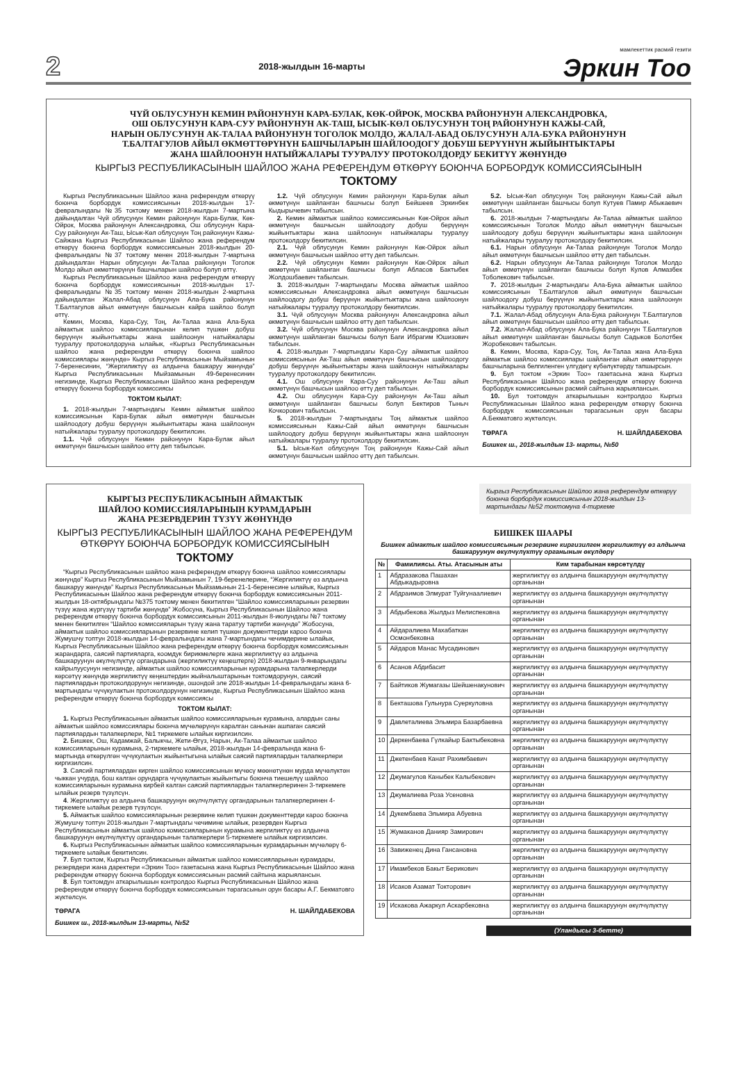2 2018-жылдын 16-марты
мамлекеттик расмий гезити
Эркин Тоо
ЧҮЙ ОБЛУСУНУН КЕМИН РАЙОНУНУН КАРА-БУЛАК, КӨК-ОЙРОК, МОСКВА РАЙОНУНУН АЛЕКСАНДРОВКА,
ОШ ОБЛУСУНУН КАРА-СУУ РАЙОНУНУН АК-ТАШ, ЫСЫК-КӨЛ ОБЛУСУНУН ТОҢ РАЙОНУНУН КАЖЫ-САЙ,
НАРЫН ОБЛУСУНУН АК-ТАЛАА РАЙОНУНУН ТОГОЛОК МОЛДО, ЖАЛАЛ-АБАД ОБЛУСУНУН АЛА-БУКА РАЙОНУНУН
Т.БАЛТАГУЛОВ АЙЫЛ ӨКМӨТТӨРҮНҮН БАШЧЫЛАРЫН ШАЙЛООДОГУ ДОБУШ БЕРҮҮНҮН ЖЫЙЫНТЫКТАРЫ
ЖАНА ШАЙЛООНУН НАТЫЙЖАЛАРЫ ТУУРАЛУУ ПРОТОКОЛДОРДУ БЕКИТҮҮ ЖӨНҮНДӨ
КЫРГЫЗ РЕСПУБЛИКАСЫНЫН ШАЙЛОО ЖАНА РЕФЕРЕНДУМ ӨТКӨРҮҮ БОЮНЧА БОРБОРДУК КОМИССИЯСЫНЫН
ТОКТОМУ
Кыргыз Республикасынын Шайлоо жана референдум өткөрүү боюнча борбордук комиссиясынын 2018-жылдын 17-февралындагы №35 токтому менен 2018-жылдын 7-мартына дайындалган Чүй облусунун Кемин районунун Кара-Булак, Көк-Ойрок, Москва районунун Александровка, Ош облусунун Кара-Суу районунун Ак-Таш, Ысык-Көл облусунун Тоң районунун Кажы-Сайжана Кыргыз Республикасынын Шайлоо жана референдум өткөрүү боюнча борбордук комиссиясынын 2018-жылдын 20-февралындагы №37 токтому менен 2018-жылдын 7-мартына дайындалган Нарын облусунун Ак-Талаа районунун Тоголок Молдо айыл өкмөттөрүнүн башчыларын шайлоо болуп өттү.
Кыргыз Республикасынын Шайлоо жана референдум өткөрүү боюнча борбордук комиссиясынын 2018-жылдын 17-февралындагы №35 токтому менен 2018-жылдын 2-мартына дайындалган Жалал-Абад облусунун Ала-Бука районунун Т.Балтагулов айыл өкмөтүнүн башчысын кайра шайлоо болуп өттү.
Кемин, Москва, Кара-Суу, Тоң, Ак-Талаа жана Ала-Бука аймактык шайлоо комиссияларынан келип түшкөн добуш берүүнүн жыйынтыктары жана шайлоонун натыйжалары тууралуу протоколдоруна ылайык, «Кыргыз Республикасынын шайлоо жана референдум өткөрүү боюнча шайлоо комиссиялары жөнүндө» Кыргыз Республикасынын Мыйзамынын 7-беренесинин, “Жергиликтүү өз алдынча башкаруу жөнүндө” Кыргыз Республикасынын Мыйзамынын 49-беренесинин негизинде, Кыргыз Республикасынын Шайлоо жана референдум өткөрүү боюнча борбордук комиссиясы
ТОКТОМ КЫЛАТ:
1. 2018-жылдын 7-мартындагы Кемин аймактык шайлоо комиссиясынын Кара-Булак айыл өкмөтүнүн башчысын шайлоодогу добуш берүүнүн жыйынтыктары жана шайлоонун натыйжалары тууралуу протоколдору бекитилсин.
1.1. Чүй облусунун Кемин районунун Кара-Булак айыл өкмөтүнүн башчысын шайлоо өттү деп табылсын.
1.2. Чүй облусунун Кемин районунун Кара-Булак айыл өкмөтүнүн шайланган башчысы болуп Бейшеев Эркинбек Кыдырычевич табылсын.
2. Кемин аймактык шайлоо комиссиясынын Көк-Ойрок айыл өкмөтүнүн башчысын шайлоодогу добуш берүүнүн жыйынтыктары жана шайлоонун натыйжалары тууралуу протоколдору бекитилсин.
2.1. Чүй облусунун Кемин районунун Көк-Ойрок айыл өкмөтүнүн башчысын шайлоо өттү деп табылсын.
2.2. Чүй облусунун Кемин районунун Көк-Ойрок айыл өкмөтүнүн шайланган башчысы болуп Абласов Бактыбек Жолдошбаевич табылсын.
3. 2018-жылдын 7-мартындагы Москва аймактык шайлоо комиссиясынын Александровка айыл өкмөтүнүн башчысын шайлоодогу добуш берүүнүн жыйынтыктары жана шайлоонун натыйжалары тууралуу протоколдору бекитилсин.
3.1. Чүй облусунун Москва районунун Александровка айыл өкмөтүнүн башчысын шайлоо өттү деп табылсын.
3.2. Чүй облусунун Москва районунун Александровка айыл өкмөтүнүн шайланган башчысы болуп Баги Ибрагим Юшизович табылсын.
4. 2018-жылдын 7-мартындагы Кара-Суу аймактык шайлоо комиссиясынын Ак-Таш айыл өкмөтүнүн башчысын шайлоодогу добуш берүүнүн жыйынтыктары жана шайлоонун натыйжалары тууралуу протоколдору бекитилсин.
4.1. Ош облусунун Кара-Суу районунун Ак-Таш айыл өкмөтүнүн башчысын шайлоо өттү деп табылсын.
4.2. Ош облусунун Кара-Суу районунун Ак-Таш айыл өкмөтүнүн шайланган башчысы болуп Бектиров Тыныч Кочкорович табылсын.
5. 2018-жылдын 7-мартындагы Тоң аймактык шайлоо комиссиясынын Кажы-Сай айыл өкмөтүнүн башчысын шайлоодогу добуш берүүнүн жыйынтыктары жана шайлоонун натыйжалары тууралуу протоколдору бекитилсин.
5.1. Ысык-Көл облусунун Тоң районунун Кажы-Сай айыл өкмөтүнүн башчысын шайлоо өттү деп табылсын.
5.2. Ысык-Көл облусунун Тоң районунун Кажы-Сай айыл өкмөтүнүн шайланган башчысы болуп Кутуев Памир Абыкаевич табылсын.
6. 2018-жылдын 7-мартындагы Ак-Талаа аймактык шайлоо комиссиясынын Тоголок Молдо айыл өкмөтүнүн башчысын шайлоодогу добуш берүүнүн жыйынтыктары жана шайлоонун натыйжалары тууралуу протоколдору бекитилсин.
6.1. Нарын облусунун Ак-Талаа районунун Тоголок Молдо айыл өкмөтүнүн башчысын шайлоо өттү деп табылсын.
6.2. Нарын облусунун Ак-Талаа районунун Тоголок Молдо айыл өкмөтүнүн шайланган башчысы болуп Кулов Алмазбек Тоболекович табылсын.
7. 2018-жылдын 2-мартындагы Ала-Бука аймактык шайлоо комиссиясынын Т.Балтагулов айыл өкмөтүнүн башчысын шайлоодогу добуш берүүнүн жыйынтыктары жана шайлоонун натыйжалары тууралуу протоколдору бекитилсин.
7.1. Жалал-Абад облусунун Ала-Бука районунун Т.Балтагулов айыл өкмөтүнүн башчысын шайлоо өттү деп табылсын.
7.2. Жалал-Абад облусунун Ала-Бука районунун Т.Балтагулов айыл өкмөтүнүн шайланган башчысы болуп Садыков Болотбек Жоробекович табылсын.
8. Кемин, Москва, Кара-Суу, Тоң, Ак-Талаа жана Ала-Бука аймактык шайлоо комиссиялары шайланган айыл өкмөттөрүнүн башчыларына белгиленген үлгүдөгү күбөлүктөрдү тапшырсын.
9. Бул токтом «Эркин Тоо» газетасына жана Кыргыз Республикасынын Шайлоо жана референдум өткөрүү боюнча борбордук комиссиясынын расмий сайтына жарыялансын.
10. Бул токтомдун аткарылышын контролдоо Кыргыз Республикасынын Шайлоо жана референдум өткөрүү боюнча борбордук комиссиясынын төрагасынын орун басары А.Бекматовго жүктөлсүн.
ТӨРАГА Н. ШАЙЛДАБЕКОВА
Бишкек ш., 2018-жылдын 13- марты, №50
КЫРГЫЗ РЕСПУБЛИКАСЫНЫН АЙМАКТЫК
ШАЙЛОО КОМИССИЯЛАРЫНЫН КУРАМДАРЫН
ЖАНА РЕЗЕРВДЕРИН ТҮЗҮҮ ЖӨНҮНДӨ
КЫРГЫЗ РЕСПУБЛИКАСЫНЫН ШАЙЛОО ЖАНА РЕФЕРЕНДУМ
ӨТКӨРҮҮ БОЮНЧА БОРБОРДУК КОМИССИЯСЫНЫН
ТОКТОМУ
“Кыргыз Республикасынын шайлоо жана референдум өткөрүү боюнча шайлоо комиссиялары жөнүндө” Кыргыз Республикасынын Мыйзамынын 7, 19-беренелерине, “Жергиликтүү өз алдынча башкаруу жөнүндө” Кыргыз Республикасынын Мыйзамынын 21-1-беренесине ылайык, Кыргыз Республикасынын Шайлоо жана референдум өткөрүү боюнча борбордук комиссиясынын 2011-жылдын 18-октябрындагы №375 токтому менен бекитилген “Шайлоо комиссияларынын резервин түзүү жана жүргүзүү тартиби жөнүндө” Жобосуна, Кыргыз Республикасынын Шайлоо жана референдум өткөрүү боюнча борбордук комиссиясынын 2011-жылдын 8-июлундагы №7 токтому менен бекитилген “Шайлоо комиссияларын түзүү жана таратуу тартиби жөнүндө” Жобосуна, аймактык шайлоо комиссияларынын резервине келип түшкөн документтерди карoo боюнча Жумушчу топтун 2018-жылдын 14-февралындагы жана 7-мартындагы чечимдерине ылайык, Кыргыз Республикасынын Шайлоо жана референдум өткөрүү боюнча борбордук комиссиясынын жарандарга, саясий партияларга, коомдук бирикмелерге жана жергиликтүү өз алдынча башкаруунун өкүлчүлүктүү органдарына (жергиликтүү кеңештерге) 2018-жылдын 9-январындагы кайрылуусунун негизинде, аймактык шайлоо комиссияларынын курамдарына талапкерлерди көрсөтүү жөнүндө жергиликтүү кеңештердин жыйналыштарынын токтомдорунун, саясий партиялардын протоколдорунун негизинде, ошондой эле 2018-жылдын 14-февралындагы жана 6-мартындагы чүчүкулактын протоколдорунун негизинде, Кыргыз Республикасынын Шайлоо жана референдум өткөрүү боюнча борбордук комиссиясы
ТОКТОМ КЫЛАТ:
1. Кыргыз Республикасынын аймактык шайлоо комиссияларынын курамына, алардын саны аймактык шайлоо комиссиялары боюнча мүчөлөрүнүн каралган санынан ашпаган саясий партиялардын талапкерлери, №1 тиркемеге ылайык киргизилсин.
2. Бишкек, Ош, Кадамжай, Балыкчы, Жети-Өгүз, Нарын, Ак-Талаа аймактык шайлоо комиссияларынын курамына, 2-тиркемеге ылайык, 2018-жылдын 14-февралында жана 6-мартында өткөрүлгөн чүчүкулактын жыйынтыгына ылайык саясий партиялардын талапкерлери киргизилсин.
3. Саясий партиялардан кирген шайлоо комиссиясынын мүчөсү мөөнөтүнөн мурда мүчөлүктөн чыккан учурда, бош калган орундарга чүчүкулактын жыйынтыгы боюнча тиешелүү шайлоо комиссияларынын курамына кирбей калган саясий партиялардын талапкерлеринен 3-тиркемеге ылайык резерв түзүлсүн.
4. Жергиликтүү өз алдынча башкаруунун өкүлчүлүктүү органдарынын талапкерлеринен 4-тиркемеге ылайык резерв түзүлсүн.
5. Аймактык шайлоо комиссияларынын резервине келип түшкөн документтерди карoo боюнча Жумушчу топтун 2018-жылдын 7-мартындагы чечимине ылайык, резервден Кыргыз Республикасынын аймактык шайлоо комиссияларынын курамына жергиликтүү өз алдынча башкаруунун өкүлчүлүктүү органдарынын талапкерлери 5-тиркемеге ылайык киргизилсин.
6. Кыргыз Республикасынын аймактык шайлоо комиссияларынын курамдарынын мүчөлөрү 6-тиркемеге ылайык бекитилсин.
7. Бул токтом, Кыргыз Республикасынын аймактык шайлоо комиссияларынын курамдары, резервдери жана даректери «Эркин Тоо» газетасына жана Кыргыз Республикасынын Шайлоо жана референдум өткөрүү боюнча борбордук комиссиясынын расмий сайтына жарыялансын.
8. Бул токтомдун аткарылышын контролдоо Кыргыз Республикасынын Шайлоо жана референдум өткөрүү боюнча борбордук комиссиясынын төрагасынын орун басары А.Г. Бекматовго жүктөлсүн.
ТӨРАГА Н. ШАЙЛДАБЕКОВА
Бишкек ш., 2018-жылдын 13-марты, №52
Кыргыз Республикасынын Шайлоо жана референдум өткөрүү боюнча борбордук комиссиясынын 2018-жылдын 13-мартындагы №52 токтомуна 4-тиркеме
БИШКЕК ШААРЫ
Бишкек аймактык шайлоо комиссиясынын резервине киргизилген жергиликтүү өз алдынча башкаруунун өкүлчүлүктүү органынын өкүлдөрү
| № | Фамилиясы. Аты. Атасынын аты | Ким тарабынан көрсөтүлдү |
| --- | --- | --- |
| 1 | Абдразакова Пашахан Абдыкадыровна | жергиликтүү өз алдынча башкаруунун өкүлчүлүктүү органынан |
| 2 | Абдраимов Элмурат Туйгунаалиевич | жергиликтүү өз алдынча башкаруунун өкүлчүлүктүү органынан |
| 3 | Абдыбекова Жылдыз Мелиспековна | жергиликтүү өз алдынча башкаруунун өкүлчүлүктүү органынан |
| 4 | Айдаралиева Махабаткан Осмонбековна | жергиликтүү өз алдынча башкаруунун өкүлчүлүктүү органынан |
| 5 | Айдаров Манас Мусадинович | жергиликтүү өз алдынча башкаруунун өкүлчүлүктүү органынан |
| 6 | Асанов Абдибасит | жергиликтүү өз алдынча башкаруунун өкүлчүлүктүү органынан |
| 7 | Байтиков Жумагазы Шейшенакунович | жергиликтүү өз алдынча башкаруунун өкүлчүлүктүү органынан |
| 8 | Бекташова Гульнура Суеркуловна | жергиликтүү өз алдынча башкаруунун өкүлчүлүктүү органынан |
| 9 | Давлеталиева Эльмира Базарбаевна | жергиликтүү өз алдынча башкаруунун өкүлчүлүктүү органынан |
| 10 | Деркенбаева Гүлкайыр Бактыбековна | жергиликтүү өз алдынча башкаруунун өкүлчүлүктүү органынан |
| 11 | Джетенбаев Канат Рахимбаевич | жергиликтүү өз алдынча башкаруунун өкүлчүлүктүү органынан |
| 12 | Джумагулов Каныбек Калыбекович | жергиликтүү өз алдынча башкаруунун өкүлчүлүктүү органынан |
| 13 | Джумалиева Роза Усеновна | жергиликтүү өз алдынча башкаруунун өкүлчүлүктүү органынан |
| 14 | Дукембаева Эльмира Абуевна | жергиликтүү өз алдынча башкаруунун өкүлчүлүктүү органынан |
| 15 | Жумаканов Данияр Замирович | жергиликтүү өз алдынча башкаруунун өкүлчүлүктүү органынан |
| 16 | Завиженец Дина Гансановна | жергиликтүү өз алдынча башкаруунун өкүлчүлүктүү органынан |
| 17 | Имамбеков Бакыт Берикович | жергиликтүү өз алдынча башкаруунун өкүлчүлүктүү органынан |
| 18 | Исаков Азамат Токторович | жергиликтүү өз алдынча башкаруунун өкүлчүлүктүү органынан |
| 19 | Искакова Ажаркул Аскарбековна | жергиликтүү өз алдынча башкаруунун өкүлчүлүктүү органынан |
(Уландысы 3-бетте)